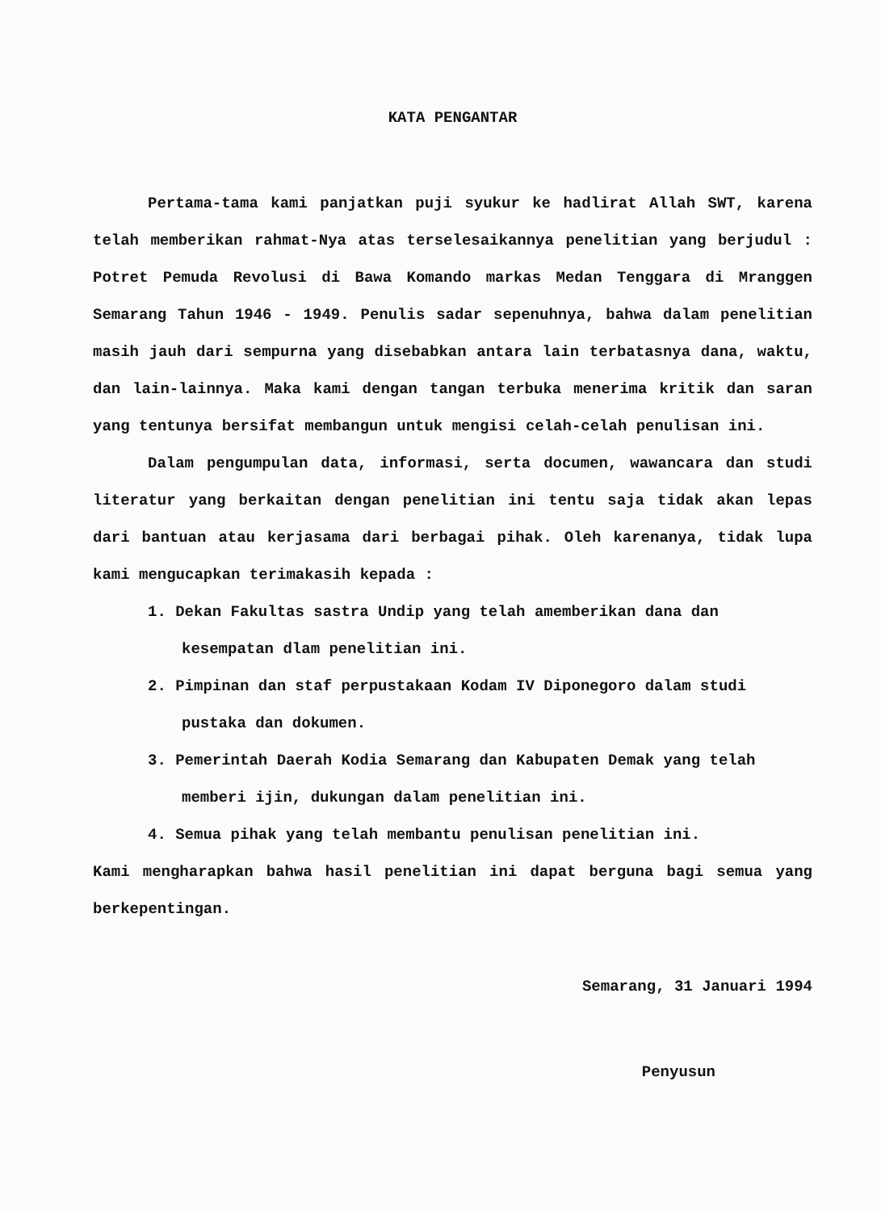KATA PENGANTAR
Pertama-tama kami panjatkan puji syukur ke hadlirat Allah SWT, karena telah memberikan rahmat-Nya atas terselesaikannya penelitian yang berjudul : Potret Pemuda Revolusi di Bawa Komando markas Medan Tenggara di Mranggen Semarang Tahun 1946 - 1949. Penulis sadar sepenuhnya, bahwa dalam penelitian masih jauh dari sempurna yang disebabkan antara lain terbatasnya dana, waktu, dan lain-lainnya. Maka kami dengan tangan terbuka menerima kritik dan saran yang tentunya bersifat membangun untuk mengisi celah-celah penulisan ini.
Dalam pengumpulan data, informasi, serta documen, wawancara dan studi literatur yang berkaitan dengan penelitian ini tentu saja tidak akan lepas dari bantuan atau kerjasama dari berbagai pihak. Oleh karenanya, tidak lupa kami mengucapkan terimakasih kepada :
1. Dekan Fakultas sastra Undip yang telah amemberikan dana dan kesempatan dlam penelitian ini.
2. Pimpinan dan staf perpustakaan Kodam IV Diponegoro dalam studi pustaka dan dokumen.
3. Pemerintah Daerah Kodia Semarang dan Kabupaten Demak yang telah memberi ijin, dukungan dalam penelitian ini.
4. Semua pihak yang telah membantu penulisan penelitian ini.
Kami mengharapkan bahwa hasil penelitian ini dapat berguna bagi semua yang berkepentingan.
Semarang, 31 Januari 1994
Penyusun